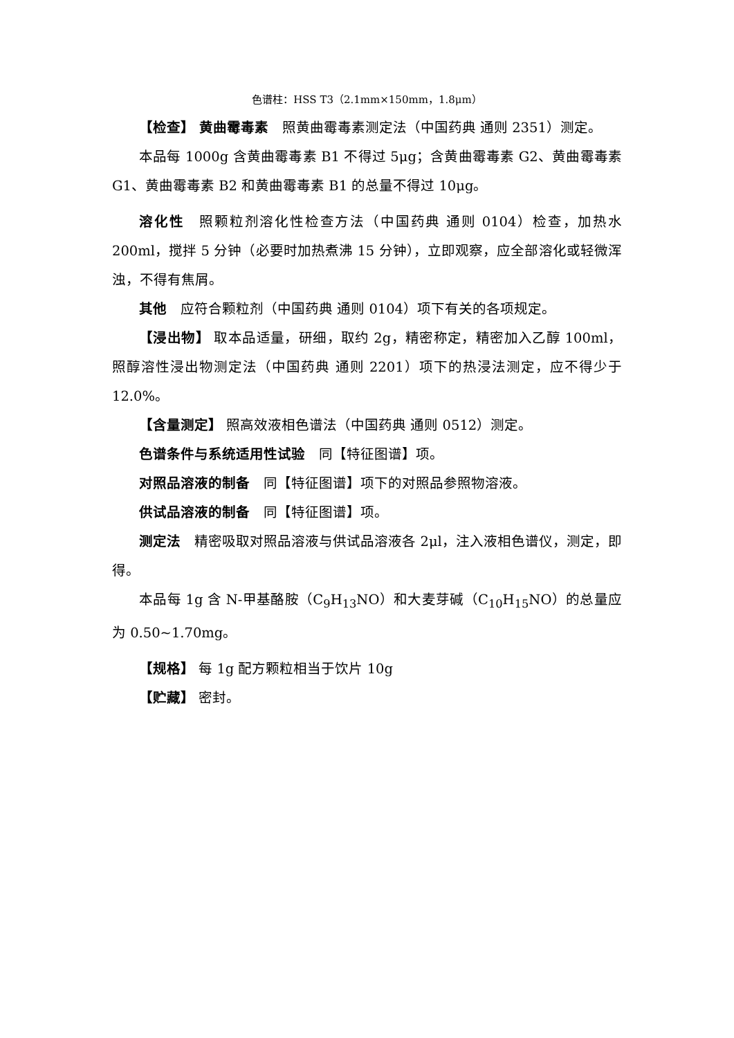色谱柱：HSS T3（2.1mm×150mm，1.8μm）
【检查】 黄曲霉毒素　照黄曲霉毒素测定法（中国药典 通则 2351）测定。
本品每 1000g 含黄曲霉毒素 B1 不得过 5μg；含黄曲霉毒素 G2、黄曲霉毒素 G1、黄曲霉毒素 B2 和黄曲霉毒素 B1 的总量不得过 10μg。
溶化性　照颗粒剂溶化性检查方法（中国药典 通则 0104）检查，加热水 200ml，搅拌 5 分钟（必要时加热煮沸 15 分钟），立即观察，应全部溶化或轻微浑浊，不得有焦屑。
其他　应符合颗粒剂（中国药典 通则 0104）项下有关的各项规定。
【浸出物】 取本品适量，研细，取约 2g，精密称定，精密加入乙醇 100ml，照醇溶性浸出物测定法（中国药典 通则 2201）项下的热浸法测定，应不得少于 12.0%。
【含量测定】 照高效液相色谱法（中国药典 通则 0512）测定。
色谱条件与系统适用性试验　同【特征图谱】项。
对照品溶液的制备　同【特征图谱】项下的对照品参照物溶液。
供试品溶液的制备　同【特征图谱】项。
测定法　精密吸取对照品溶液与供试品溶液各 2μl，注入液相色谱仪，测定，即得。
本品每 1g 含 N-甲基酪胺（C<sub>9</sub>H<sub>13</sub>NO）和大麦芽碱（C<sub>10</sub>H<sub>15</sub>NO）的总量应为 0.50~1.70mg。
【规格】 每 1g 配方颗粒相当于饮片 10g
【贮藏】 密封。